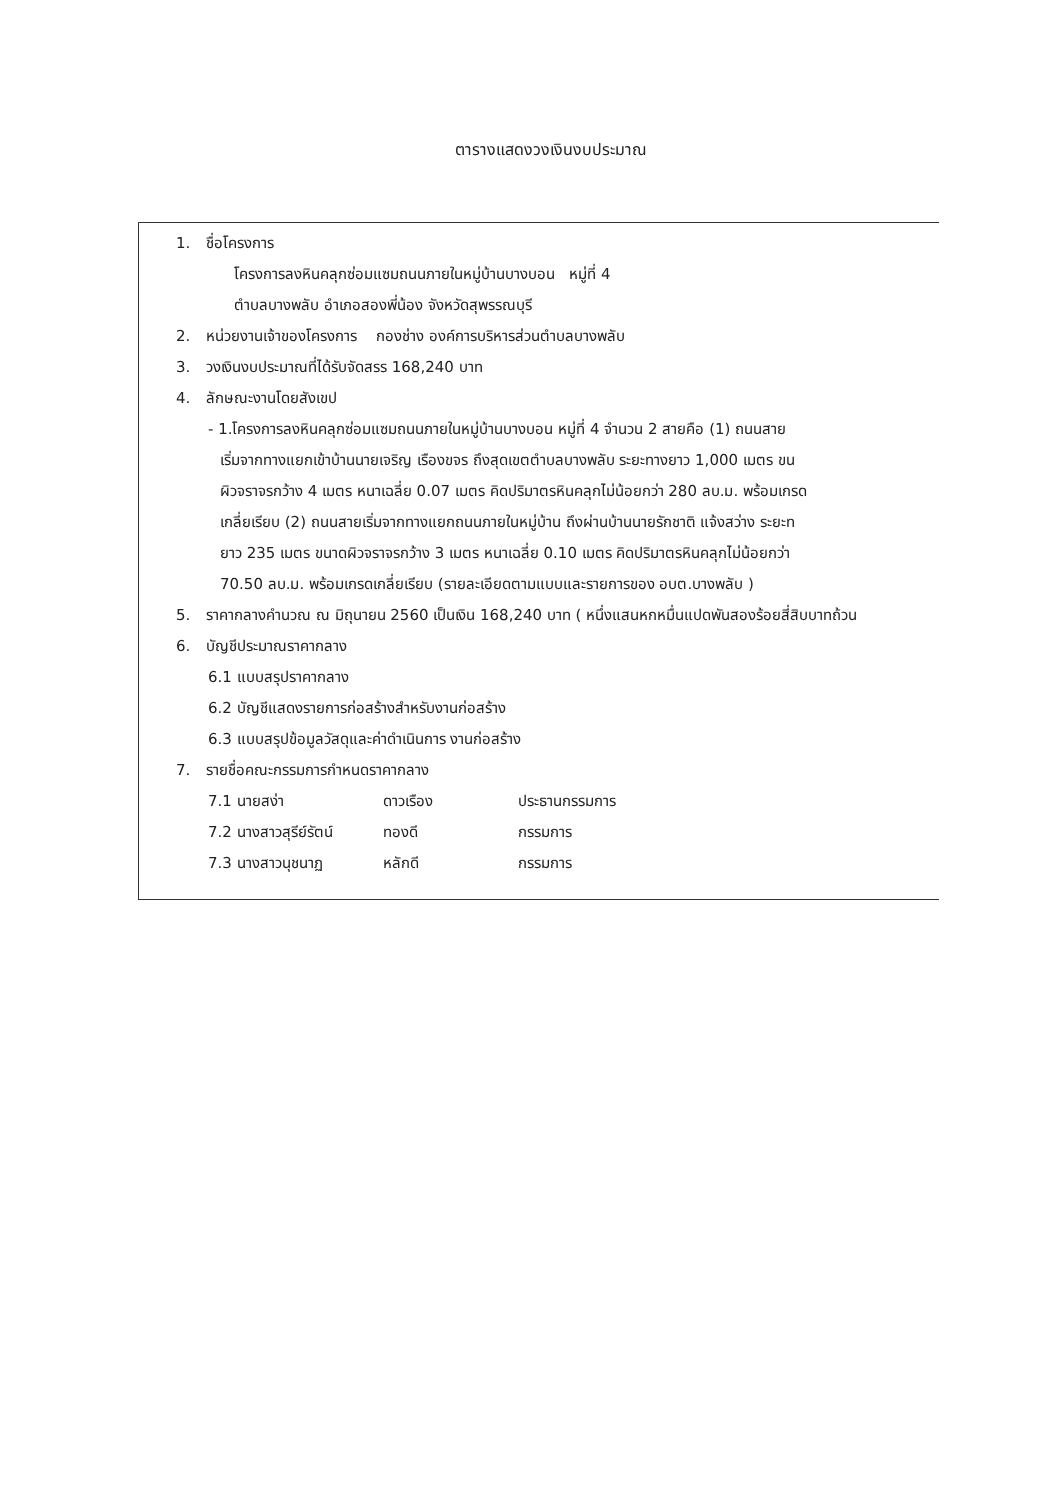ตารางแสดงวงเงินงบประมาณ
1. ชื่อโครงการ
โครงการลงหินคลุกซ่อมแซมถนนภายในหมู่บ้านบางบอน หมู่ที่ 4
ตำบลบางพลับ อำเภอสองพี่น้อง จังหวัดสุพรรณบุรี
2. หน่วยงานเจ้าของโครงการ กองช่าง องค์การบริหารส่วนตำบลบางพลับ
3. วงเงินงบประมาณที่ได้รับจัดสรร 168,240 บาท
4. ลักษณะงานโดยสังเขป
- 1.โครงการลงหินคลุกซ่อมแซมถนนภายในหมู่บ้านบางบอน หมู่ที่ 4 จำนวน 2 สายคือ (1) ถนนสาย
เริ่มจากทางแยกเข้าบ้านนายเจริญ เรืองขจร ถึงสุดเขตตำบลบางพลับ ระยะทางยาว 1,000 เมตร ขน
ผิวจราจรกว้าง 4 เมตร หนาเฉลี่ย 0.07 เมตร คิดปริมาตรหินคลุกไม่น้อยกว่า 280 ลบ.ม. พร้อมเกรด
เกลี่ยเรียบ (2) ถนนสายเริ่มจากทางแยกถนนภายในหมู่บ้าน ถึงผ่านบ้านนายรักชาติ แจ้งสว่าง ระยะท
ยาว 235 เมตร ขนาดผิวจราจรกว้าง 3 เมตร หนาเฉลี่ย 0.10 เมตร คิดปริมาตรหินคลุกไม่น้อยกว่า
70.50 ลบ.ม. พร้อมเกรดเกลี่ยเรียบ (รายละเอียดตามแบบและรายการของ อบต.บางพลับ )
5. ราคากลางคำนวณ ณ มิถุนายน 2560 เป็นเงิน 168,240 บาท ( หนึ่งแสนหกหมื่นแปดพันสองร้อยสี่สิบบาทถ้วน
6. บัญชีประมาณราคากลาง
6.1 แบบสรุปราคากลาง
6.2 บัญชีแสดงรายการก่อสร้างสำหรับงานก่อสร้าง
6.3 แบบสรุปข้อมูลวัสดุและค่าดำเนินการ งานก่อสร้าง
7. รายชื่อคณะกรรมการกำหนดราคากลาง
7.1 นายสง่า ดาวเรือง ประธานกรรมการ
7.2 นางสาวสุรีย์รัตน์ ทองดี กรรมการ
7.3 นางสาวนุชนาฏ หลักดี กรรมการ